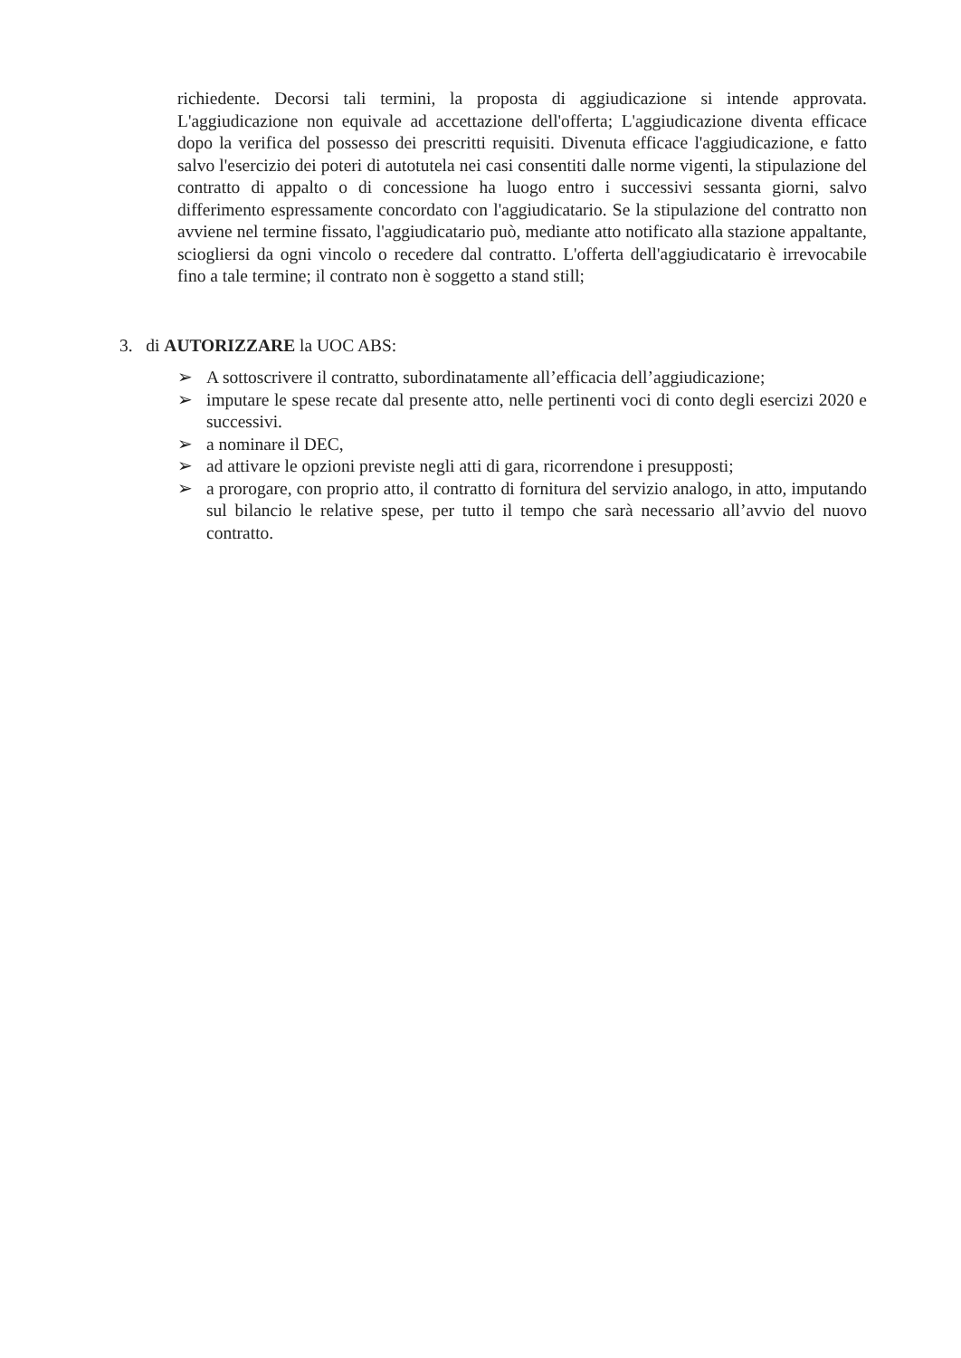richiedente. Decorsi tali termini, la proposta di aggiudicazione si intende approvata. L'aggiudicazione non equivale ad accettazione dell'offerta; L'aggiudicazione diventa efficace dopo la verifica del possesso dei prescritti requisiti. Divenuta efficace l'aggiudicazione, e fatto salvo l'esercizio dei poteri di autotutela nei casi consentiti dalle norme vigenti, la stipulazione del contratto di appalto o di concessione ha luogo entro i successivi sessanta giorni, salvo differimento espressamente concordato con l'aggiudicatario. Se la stipulazione del contratto non avviene nel termine fissato, l'aggiudicatario può, mediante atto notificato alla stazione appaltante, sciogliersi da ogni vincolo o recedere dal contratto. L'offerta dell'aggiudicatario è irrevocabile fino a tale termine; il contrato non è soggetto a stand still;
3. di AUTORIZZARE la UOC ABS:
➢ A sottoscrivere il contratto, subordinatamente all’efficacia dell’aggiudicazione;
➢ imputare le spese recate dal presente atto, nelle pertinenti voci di conto degli esercizi 2020 e successivi.
➢ a nominare il DEC,
➢ ad attivare le opzioni previste negli atti di gara, ricorrendone i presupposti;
➢ a prorogare, con proprio atto, il contratto di fornitura del servizio analogo, in atto, imputando sul bilancio le relative spese, per tutto il tempo che sarà necessario all’avvio del nuovo contratto.